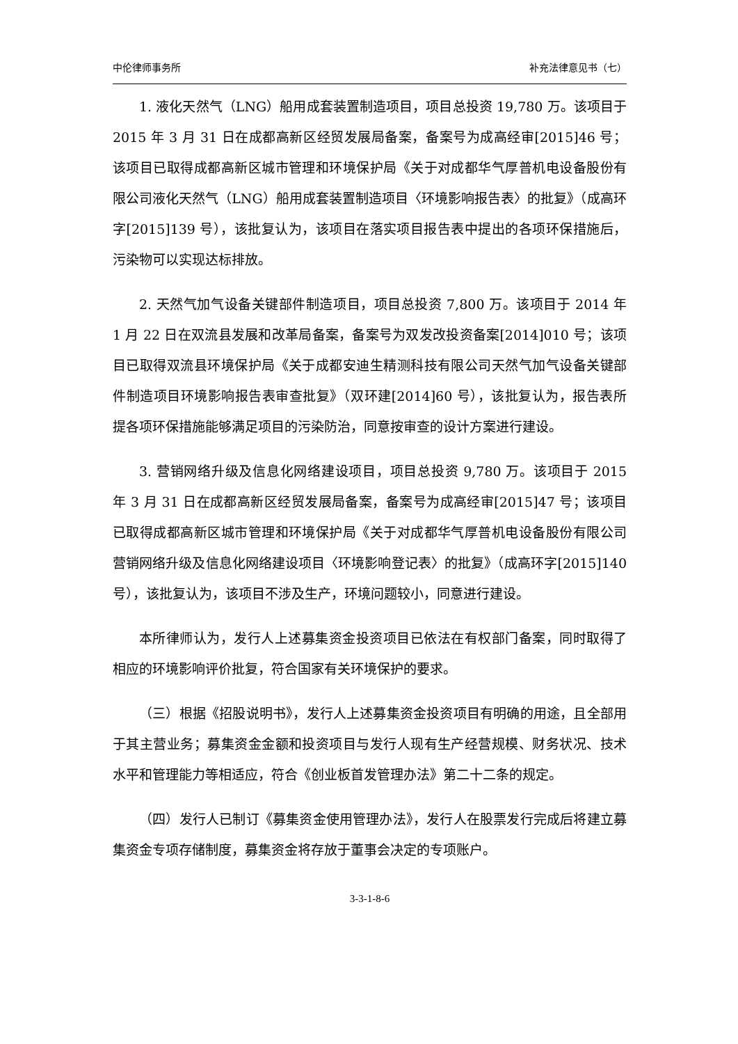中伦律师事务所 补充法律意见书（七）
1. 液化天然气（LNG）船用成套装置制造项目，项目总投资 19,780 万。该项目于 2015 年 3 月 31 日在成都高新区经贸发展局备案，备案号为成高经审[2015]46 号；该项目已取得成都高新区城市管理和环境保护局《关于对成都华气厚普机电设备股份有限公司液化天然气（LNG）船用成套装置制造项目〈环境影响报告表〉的批复》（成高环字[2015]139 号），该批复认为，该项目在落实项目报告表中提出的各项环保措施后，污染物可以实现达标排放。
2. 天然气加气设备关键部件制造项目，项目总投资 7,800 万。该项目于 2014 年 1 月 22 日在双流县发展和改革局备案，备案号为双发改投资备案[2014]010 号；该项目已取得双流县环境保护局《关于成都安迪生精测科技有限公司天然气加气设备关键部件制造项目环境影响报告表审查批复》（双环建[2014]60 号），该批复认为，报告表所提各项环保措施能够满足项目的污染防治，同意按审查的设计方案进行建设。
3. 营销网络升级及信息化网络建设项目，项目总投资 9,780 万。该项目于 2015 年 3 月 31 日在成都高新区经贸发展局备案，备案号为成高经审[2015]47 号；该项目已取得成都高新区城市管理和环境保护局《关于对成都华气厚普机电设备股份有限公司营销网络升级及信息化网络建设项目〈环境影响登记表〉的批复》（成高环字[2015]140 号），该批复认为，该项目不涉及生产，环境问题较小，同意进行建设。
本所律师认为，发行人上述募集资金投资项目已依法在有权部门备案，同时取得了相应的环境影响评价批复，符合国家有关环境保护的要求。
（三）根据《招股说明书》，发行人上述募集资金投资项目有明确的用途，且全部用于其主营业务；募集资金金额和投资项目与发行人现有生产经营规模、财务状况、技术水平和管理能力等相适应，符合《创业板首发管理办法》第二十二条的规定。
（四）发行人已制订《募集资金使用管理办法》，发行人在股票发行完成后将建立募集资金专项存储制度，募集资金将存放于董事会决定的专项账户。
3-3-1-8-6